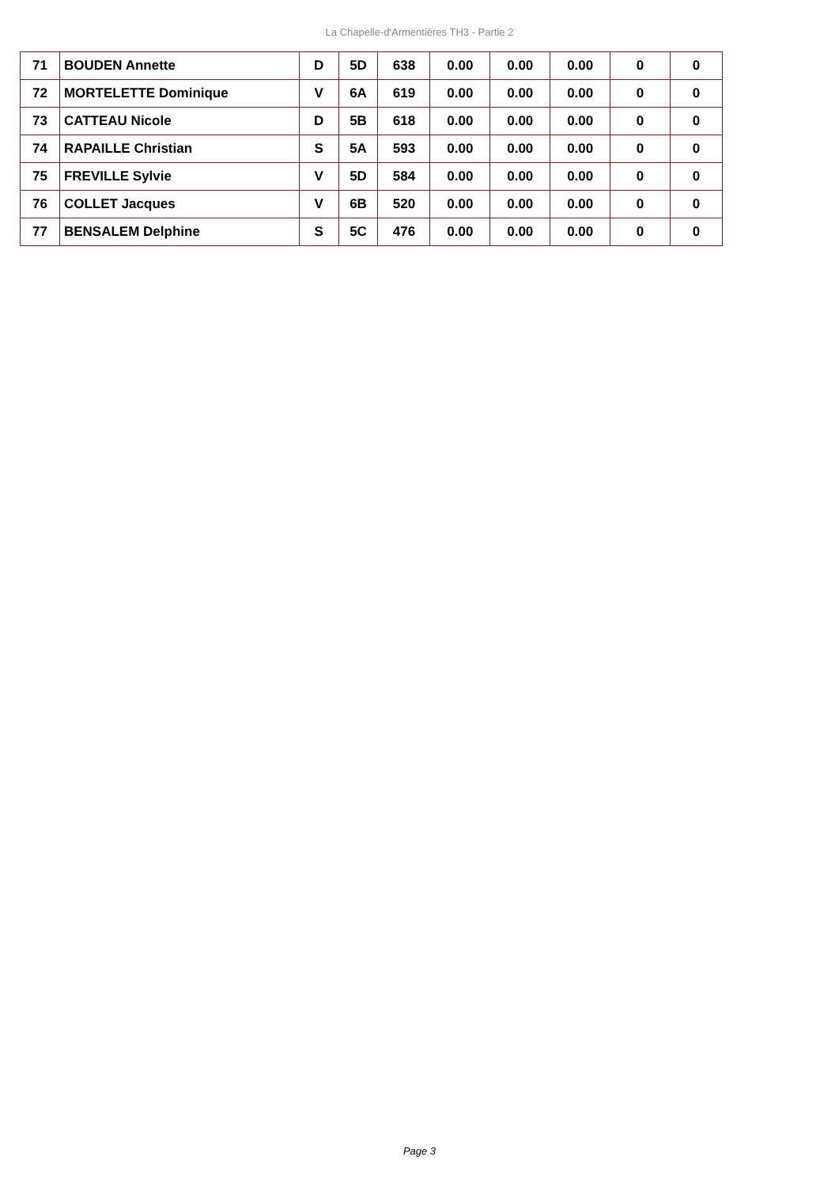La Chapelle-d'Armentières TH3 - Partie 2
| 71 | BOUDEN Annette | D | 5D | 638 | 0.00 | 0.00 | 0.00 | 0 | 0 |
| 72 | MORTELETTE Dominique | V | 6A | 619 | 0.00 | 0.00 | 0.00 | 0 | 0 |
| 73 | CATTEAU Nicole | D | 5B | 618 | 0.00 | 0.00 | 0.00 | 0 | 0 |
| 74 | RAPAILLE Christian | S | 5A | 593 | 0.00 | 0.00 | 0.00 | 0 | 0 |
| 75 | FREVILLE Sylvie | V | 5D | 584 | 0.00 | 0.00 | 0.00 | 0 | 0 |
| 76 | COLLET Jacques | V | 6B | 520 | 0.00 | 0.00 | 0.00 | 0 | 0 |
| 77 | BENSALEM Delphine | S | 5C | 476 | 0.00 | 0.00 | 0.00 | 0 | 0 |
Page 3